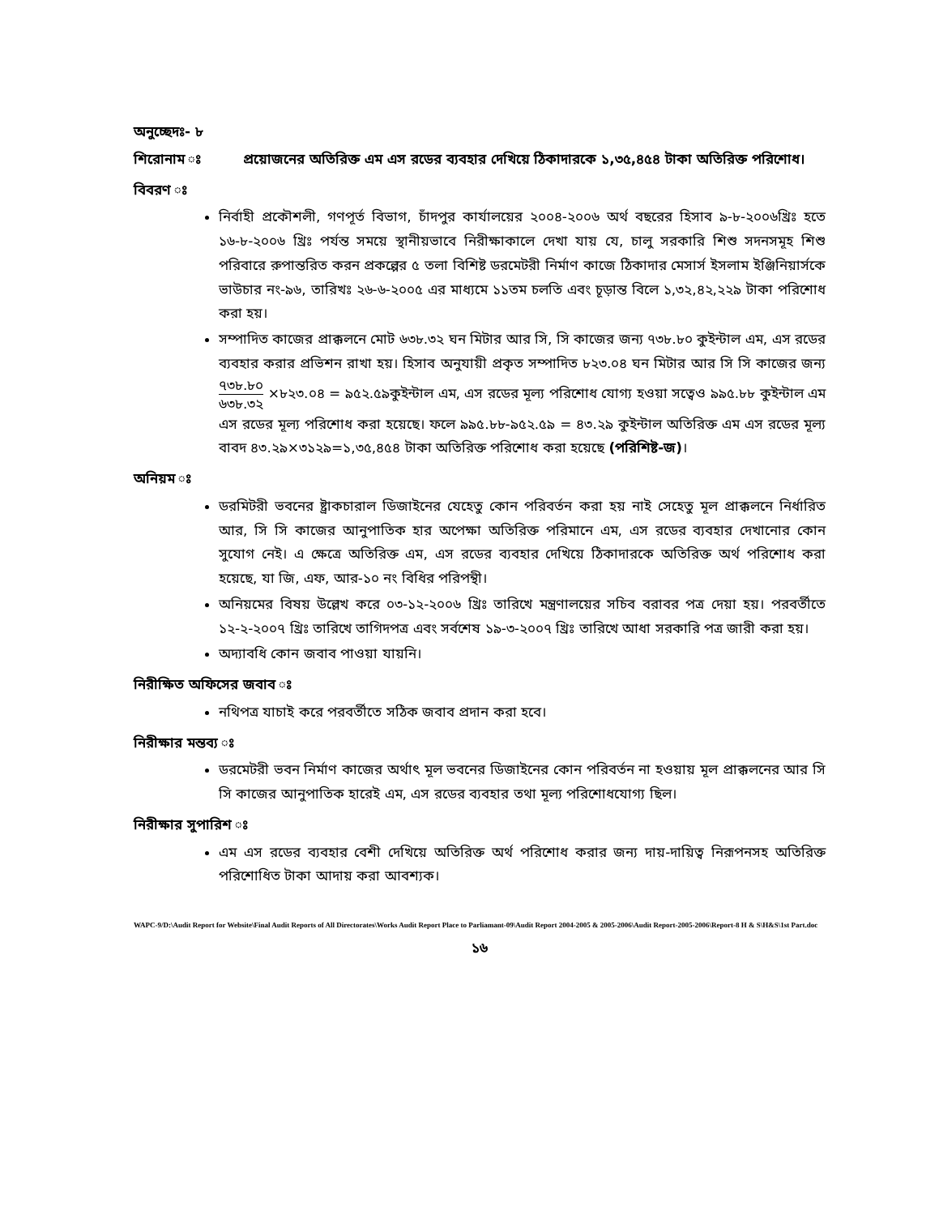অনুচ্ছেদঃ- ৮
শিরোনাম ঃ প্রয়োজনের অতিরিক্ত এম এস রডের ব্যবহার দেখিয়ে ঠিকাদারকে ১,৩৫,৪৫৪ টাকা অতিরিক্ত পরিশোধ।
বিবরণ ঃ
নির্বাহী প্রকৌশলী, গণপূর্ত বিভাগ, চাঁদপুর কার্যালয়ের ২০০৪-২০০৬ অর্থ বছরের হিসাব ৯-৮-২০০৬খ্রিঃ হতে ১৬-৮-২০০৬ খ্রিঃ পর্যন্ত সময়ে স্থানীয়ভাবে নিরীক্ষাকালে দেখা যায় যে, চালু সরকারি শিশু সদনসমূহ শিশু পরিবারে রুপান্তরিত করন প্রকল্পের ৫ তলা বিশিষ্ট ডরমেটরী নির্মাণ কাজে ঠিকাদার মেসার্স ইসলাম ইঞ্জিনিয়ার্সকে ভাউচার নং-৯৬, তারিখঃ ২৬-৬-২০০৫ এর মাধ্যমে ১১তম চলতি এবং চূড়ান্ত বিলে ১,৩২,৪২,২২৯ টাকা পরিশোধ করা হয়।
সম্পাদিত কাজের প্রাক্কলনে মোট ৬৩৮.৩২ ঘন মিটার আর সি, সি কাজের জন্য ৭৩৮.৮০ কুইন্টাল এম, এস রডের ব্যবহার করার প্রভিশন রাখা হয়। হিসাব অনুযায়ী প্রকৃত সম্পাদিত ৮২৩.০৪ ঘন মিটার আর সি সি কাজের জন্য ৭৩৮.৮০ ৬৩৮.৩২ ×৮২৩.০৪ = ৯৫২.৫৯কুইন্টাল এম, এস রডের মূল্য পরিশোধ যোগ্য হওয়া সত্বেও ৯৯৫.৮৮ কুইন্টাল এম এস রডের মূল্য পরিশোধ করা হয়েছে। ফলে ৯৯৫.৮৮-৯৫২.৫৯ = ৪৩.২৯ কুইন্টাল অতিরিক্ত এম এস রডের মূল্য বাবদ ৪৩.২৯×৩১২৯=১,৩৫,৪৫৪ টাকা অতিরিক্ত পরিশোধ করা হয়েছে (পরিশিষ্ট-জ)।
অনিয়ম ঃ
ডরমিটরী ভবনের ষ্ট্রাকচারাল ডিজাইনের যেহেতু কোন পরিবর্তন করা হয় নাই সেহেতু মূল প্রাক্কলনে নির্ধারিত আর, সি সি কাজের আনুপাতিক হার অপেক্ষা অতিরিক্ত পরিমানে এম, এস রডের ব্যবহার দেখানোর কোন সুযোগ নেই। এ ক্ষেত্রে অতিরিক্ত এম, এস রডের ব্যবহার দেখিয়ে ঠিকাদারকে অতিরিক্ত অর্থ পরিশোধ করা হয়েছে, যা জি, এফ, আর-১০ নং বিধির পরিপন্থী।
অনিয়মের বিষয় উল্লেখ করে ০৩-১২-২০০৬ খ্রিঃ তারিখে মন্ত্রণালয়ের সচিব বরাবর পত্র দেয়া হয়। পরবর্তীতে ১২-২-২০০৭ খ্রিঃ তারিখে তাগিদপত্র এবং সর্বশেষ ১৯-৩-২০০৭ খ্রিঃ তারিখে আধা সরকারি পত্র জারী করা হয়।
অদ্যাবধি কোন জবাব পাওয়া যায়নি।
নিরীক্ষিত অফিসের জবাব ঃ
নথিপত্র যাচাই করে পরবর্তীতে সঠিক জবাব প্রদান করা হবে।
নিরীক্ষার মন্তব্য ঃ
ডরমেটরী ভবন নির্মাণ কাজের অর্থাৎ মূল ভবনের ডিজাইনের কোন পরিবর্তন না হওয়ায় মূল প্রাক্কলনের আর সি সি কাজের আনুপাতিক হারেই এম, এস রডের ব্যবহার তথা মূল্য পরিশোধযোগ্য ছিল।
নিরীক্ষার সুপারিশ ঃ
এম এস রডের ব্যবহার বেশী দেখিয়ে অতিরিক্ত অর্থ পরিশোধ করার জন্য দায়-দায়িত্ব নিরূপনসহ অতিরিক্ত পরিশোধিত টাকা আদায় করা আবশ্যক।
WAPC-9/D:\Audit Report for Website\Final Audit Reports of All Directorates\Works Audit Report Place to Parliamant-09\Audit Report 2004-2005 & 2005-2006\Audit Report-2005-2006\Report-8 H & S\H&S\1st Part.doc
১৬